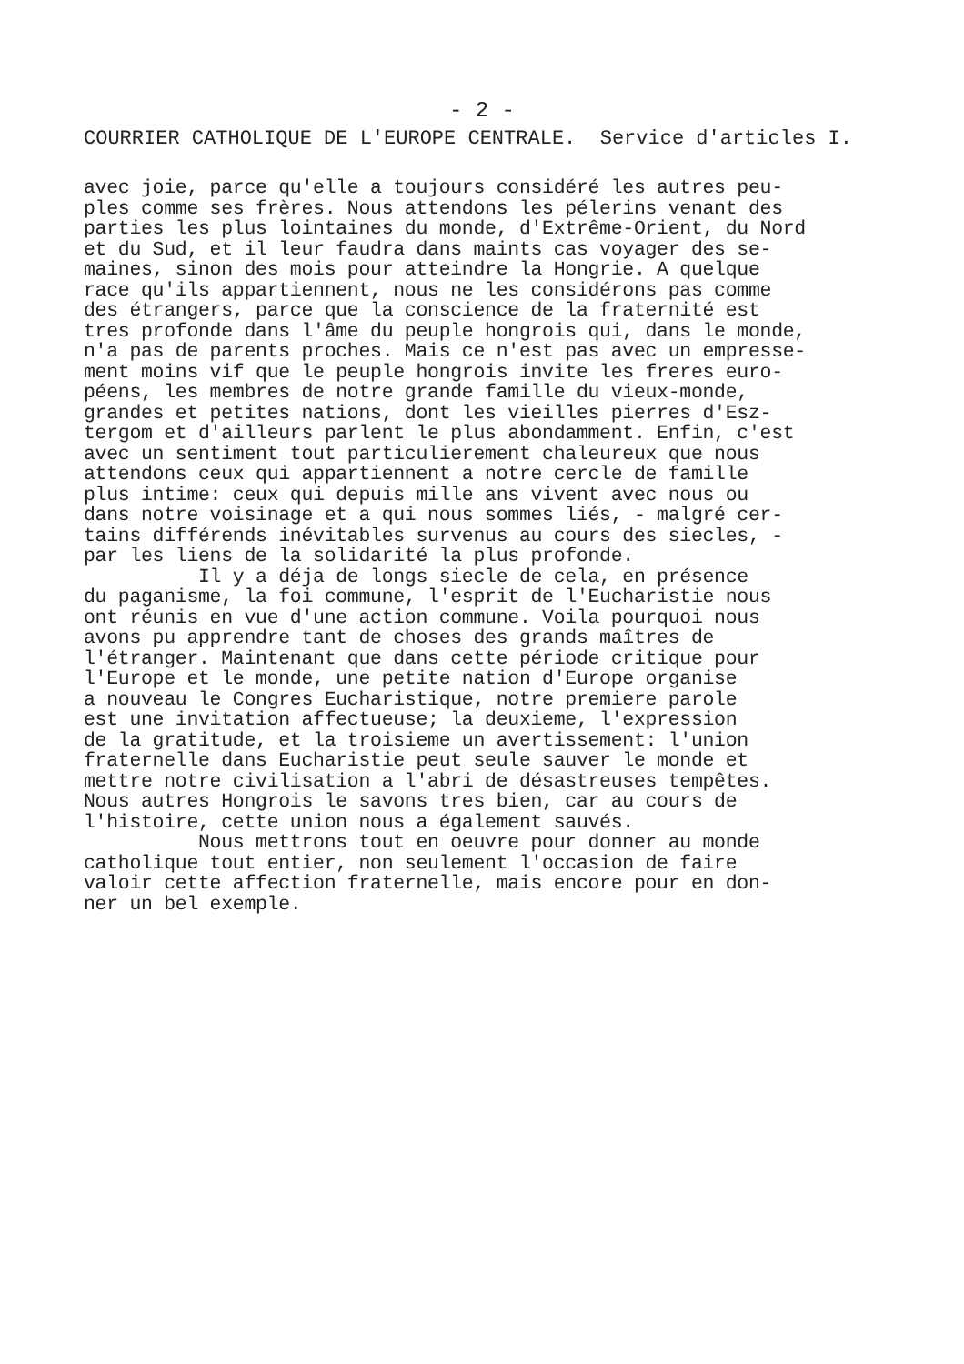- 2 -
COURRIER CATHOLIQUE DE L'EUROPE CENTRALE. Service d'articles I.
avec joie, parce qu'elle a toujours considéré les autres peu- ples comme ses frères. Nous attendons les pélerins venant des parties les plus lointaines du monde, d'Extrême-Orient, du Nord et du Sud, et il leur faudra dans maints cas voyager des se- maines, sinon des mois pour atteindre la Hongrie. A quelque race qu'ils appartiennent, nous ne les considérons pas comme des étrangers, parce que la conscience de la fraternité est tres profonde dans l'âme du peuple hongrois qui, dans le monde, n'a pas de parents proches. Mais ce n'est pas avec un empresse- ment moins vif que le peuple hongrois invite les freres euro- péens, les membres de notre grande famille du vieux-monde, grandes et petites nations, dont les vieilles pierres d'Esz- tergom et d'ailleurs parlent le plus abondamment. Enfin, c'est avec un sentiment tout particulierement chaleureux que nous attendons ceux qui appartiennent a notre cercle de famille plus intime: ceux qui depuis mille ans vivent avec nous ou dans notre voisinage et a qui nous sommes liés, - malgré cer- tains différends inévitables survenus au cours des siecles, - par les liens de la solidarité la plus profonde. Il y a déja de longs siecle de cela, en présence du paganisme, la foi commune, l'esprit de l'Eucharistie nous ont réunis en vue d'une action commune. Voila pourquoi nous avons pu apprendre tant de choses des grands maîtres de l'étranger. Maintenant que dans cette période critique pour l'Europe et le monde, une petite nation d'Europe organise a nouveau le Congres Eucharistique, notre premiere parole est une invitation affectueuse; la deuxieme, l'expression de la gratitude, et la troisieme un avertissement: l'union fraternelle dans Eucharistie peut seule sauver le monde et mettre notre civilisation a l'abri de désastreuses tempêtes. Nous autres Hongrois le savons tres bien, car au cours de l'histoire, cette union nous a également sauvés. Nous mettrons tout en oeuvre pour donner au monde catholique tout entier, non seulement l'occasion de faire valoir cette affection fraternelle, mais encore pour en don- ner un bel exemple.